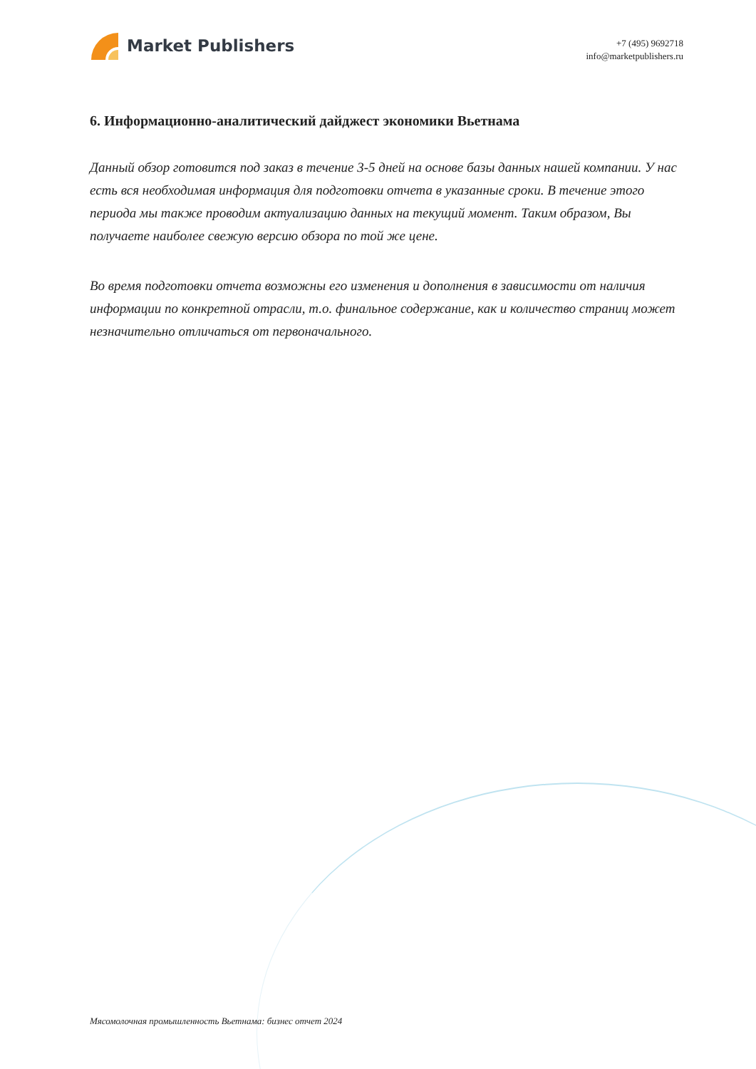Market Publishers
+7 (495) 9692718
info@marketpublishers.ru
6. Информационно-аналитический дайджест экономики Вьетнама
Данный обзор готовится под заказ в течение 3-5 дней на основе базы данных нашей компании. У нас есть вся необходимая информация для подготовки отчета в указанные сроки. В течение этого периода мы также проводим актуализацию данных на текущий момент. Таким образом, Вы получаете наиболее свежую версию обзора по той же цене.
Во время подготовки отчета возможны его изменения и дополнения в зависимости от наличия информации по конкретной отрасли, т.о. финальное содержание, как и количество страниц может незначительно отличаться от первоначального.
Мясомолочная промышленность Вьетнама: бизнес отчет 2024